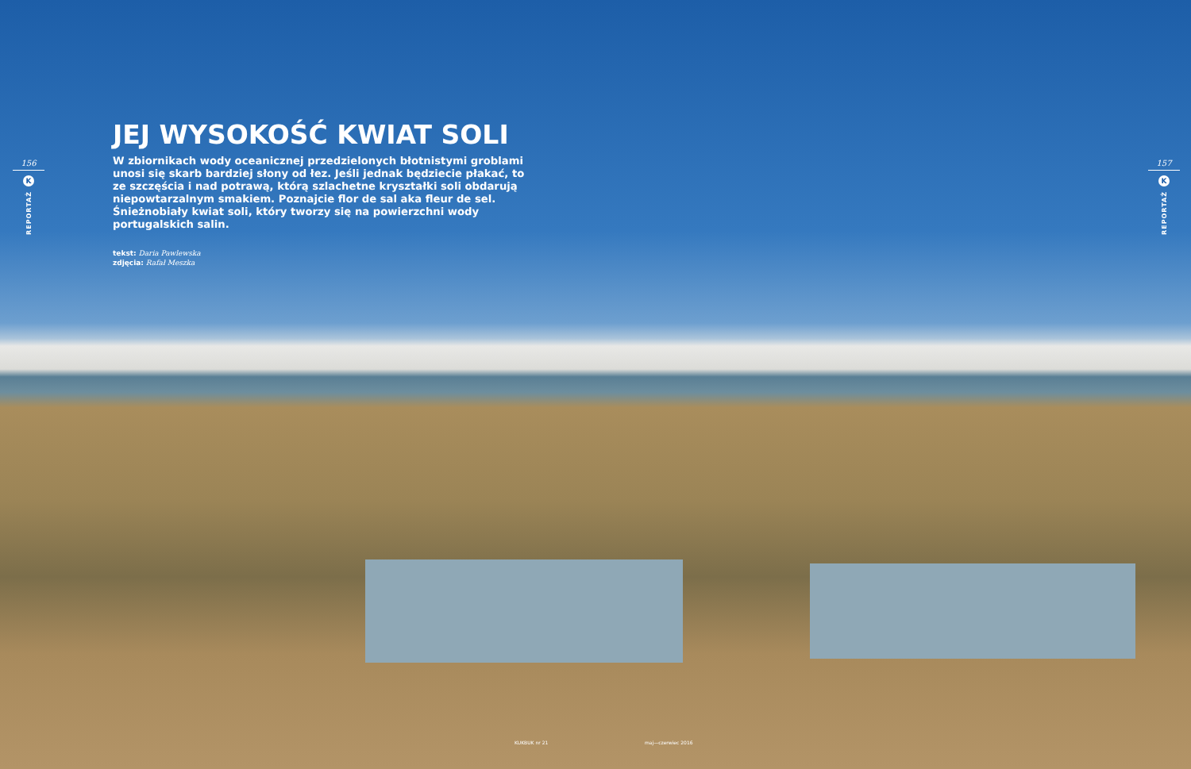156
K
REPORTAŻ
JEJ WYSOKOŚĆ KWIAT SOLI
W zbiornikach wody oceanicznej przedzielonych błotnistymi groblami unosi się skarb bardziej słony od łez. Jeśli jednak będziecie płakać, to ze szczęścia i nad potrawą, którą szlachetne kryształki soli obdarują niepowtarzalnym smakiem. Poznajcie flor de sal aka fleur de sel. Śnieżnobiały kwiat soli, który tworzy się na powierzchni wody portugalskich salin.
tekst: Daria Pawlewska
zdjęcia: Rafał Meszka
157
K
REPORTAŻ
KUKBUK nr 21 maj—czerwiec 2016